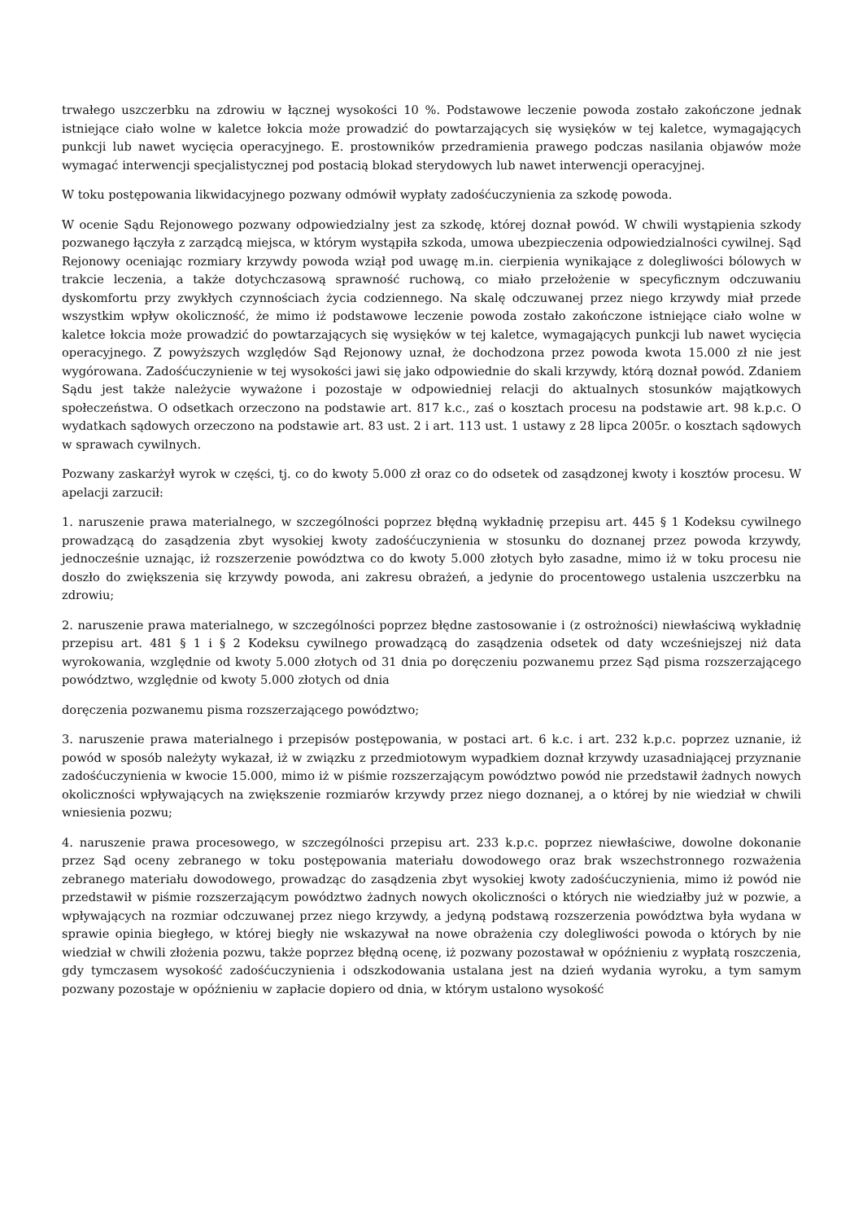trwałego uszczerbku na zdrowiu w łącznej wysokości 10 %. Podstawowe leczenie powoda zostało zakończone jednak istniejące ciało wolne w kaletce łokcia może prowadzić do powtarzających się wysięków w tej kaletce, wymagających punkcji lub nawet wycięcia operacyjnego. E. prostowników przedramienia prawego podczas nasilania objawów może wymagać interwencji specjalistycznej pod postacią blokad sterydowych lub nawet interwencji operacyjnej.
W toku postępowania likwidacyjnego pozwany odmówił wypłaty zadośćuczynienia za szkodę powoda.
W ocenie Sądu Rejonowego pozwany odpowiedzialny jest za szkodę, której doznał powód. W chwili wystąpienia szkody pozwanego łączyła z zarządcą miejsca, w którym wystąpiła szkoda, umowa ubezpieczenia odpowiedzialności cywilnej. Sąd Rejonowy oceniając rozmiary krzywdy powoda wziął pod uwagę m.in. cierpienia wynikające z dolegliwości bólowych w trakcie leczenia, a także dotychczasową sprawność ruchową, co miało przełożenie w specyficznym odczuwaniu dyskomfortu przy zwykłych czynnościach życia codziennego. Na skalę odczuwanej przez niego krzywdy miał przede wszystkim wpływ okoliczność, że mimo iż podstawowe leczenie powoda zostało zakończone istniejące ciało wolne w kaletce łokcia może prowadzić do powtarzających się wysięków w tej kaletce, wymagających punkcji lub nawet wycięcia operacyjnego. Z powyższych względów Sąd Rejonowy uznał, że dochodzona przez powoda kwota 15.000 zł nie jest wygórowana. Zadośćuczynienie w tej wysokości jawi się jako odpowiednie do skali krzywdy, którą doznał powód. Zdaniem Sądu jest także należycie wyważone i pozostaje w odpowiedniej relacji do aktualnych stosunków majątkowych społeczeństwa. O odsetkach orzeczono na podstawie art. 817 k.c., zaś o kosztach procesu na podstawie art. 98 k.p.c. O wydatkach sądowych orzeczono na podstawie art. 83 ust. 2 i art. 113 ust. 1 ustawy z 28 lipca 2005r. o kosztach sądowych w sprawach cywilnych.
Pozwany zaskarżył wyrok w części, tj. co do kwoty 5.000 zł oraz co do odsetek od zasądzonej kwoty i kosztów procesu. W apelacji zarzucił:
1. naruszenie prawa materialnego, w szczególności poprzez błędną wykładnię przepisu art. 445 § 1 Kodeksu cywilnego prowadzącą do zasądzenia zbyt wysokiej kwoty zadośćuczynienia w stosunku do doznanej przez powoda krzywdy, jednocześnie uznając, iż rozszerzenie powództwa co do kwoty 5.000 złotych było zasadne, mimo iż w toku procesu nie doszło do zwiększenia się krzywdy powoda, ani zakresu obrażeń, a jedynie do procentowego ustalenia uszczerbku na zdrowiu;
2. naruszenie prawa materialnego, w szczególności poprzez błędne zastosowanie i (z ostrożności) niewłaściwą wykładnię przepisu art. 481 § 1 i § 2 Kodeksu cywilnego prowadzącą do zasądzenia odsetek od daty wcześniejszej niż data wyrokowania, względnie od kwoty 5.000 złotych od 31 dnia po doręczeniu pozwanemu przez Sąd pisma rozszerzającego powództwo, względnie od kwoty 5.000 złotych od dnia
doręczenia pozwanemu pisma rozszerzającego powództwo;
3. naruszenie prawa materialnego i przepisów postępowania, w postaci art. 6 k.c. i art. 232 k.p.c. poprzez uznanie, iż powód w sposób należyty wykazał, iż w związku z przedmiotowym wypadkiem doznał krzywdy uzasadniającej przyznanie zadośćuczynienia w kwocie 15.000, mimo iż w piśmie rozszerzającym powództwo powód nie przedstawił żadnych nowych okoliczności wpływających na zwiększenie rozmiarów krzywdy przez niego doznanej, a o której by nie wiedział w chwili wniesienia pozwu;
4. naruszenie prawa procesowego, w szczególności przepisu art. 233 k.p.c. poprzez niewłaściwe, dowolne dokonanie przez Sąd oceny zebranego w toku postępowania materiału dowodowego oraz brak wszechstronnego rozważenia zebranego materiału dowodowego, prowadząc do zasądzenia zbyt wysokiej kwoty zadośćuczynienia, mimo iż powód nie przedstawił w piśmie rozszerzającym powództwo żadnych nowych okoliczności o których nie wiedziałby już w pozwie, a wpływających na rozmiar odczuwanej przez niego krzywdy, a jedyną podstawą rozszerzenia powództwa była wydana w sprawie opinia biegłego, w której biegły nie wskazywał na nowe obrażenia czy dolegliwości powoda o których by nie wiedział w chwili złożenia pozwu, także poprzez błędną ocenę, iż pozwany pozostawał w opóźnieniu z wypłatą roszczenia, gdy tymczasem wysokość zadośćuczynienia i odszkodowania ustalana jest na dzień wydania wyroku, a tym samym pozwany pozostaje w opóźnieniu w zapłacie dopiero od dnia, w którym ustalono wysokość